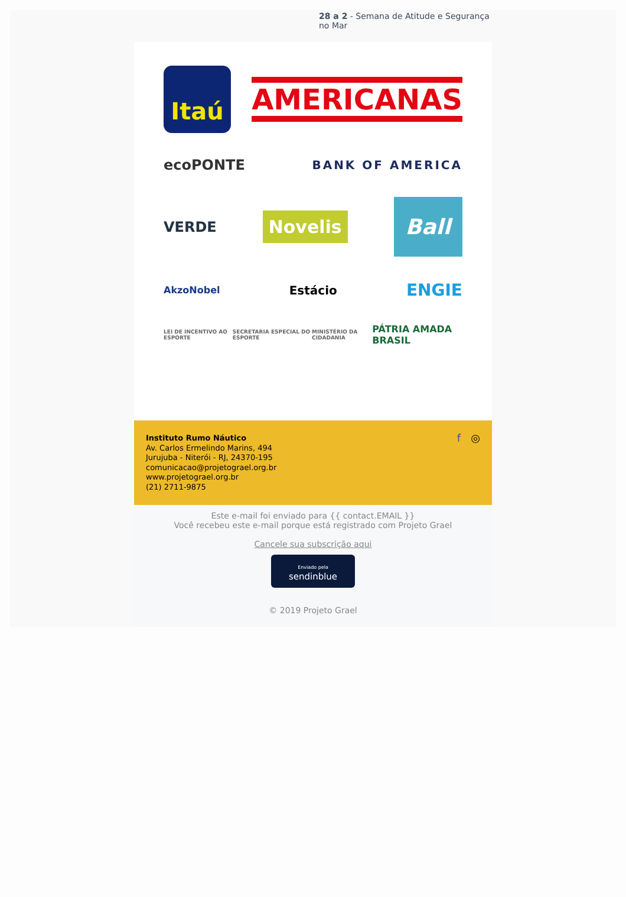28 a 2 - Semana de Atitude e Segurança no Mar
Itaú
AMERICANAS
ecoPONTE BANK OF AMERICA
VERDE Novelis Ball
AkzoNobel Estácio ENGIE
LEI DE INCENTIVO AO ESPORTE SECRETARIA ESPECIAL DO ESPORTE MINISTÉRIO DA CIDADANIA PÁTRIA AMADA BRASIL
Instituto Rumo Náutico
Av. Carlos Ermelindo Marins, 494
Jurujuba - Niterói - RJ, 24370-195
comunicacao@projetograel.org.br
www.projetograel.org.br
(21) 2711-9875
f ◎
Este e-mail foi enviado para {{ contact.EMAIL }}
Você recebeu este e-mail porque está registrado com Projeto Grael
Cancele sua subscrição aqui
Enviado pela
sendinblue
© 2019 Projeto Grael